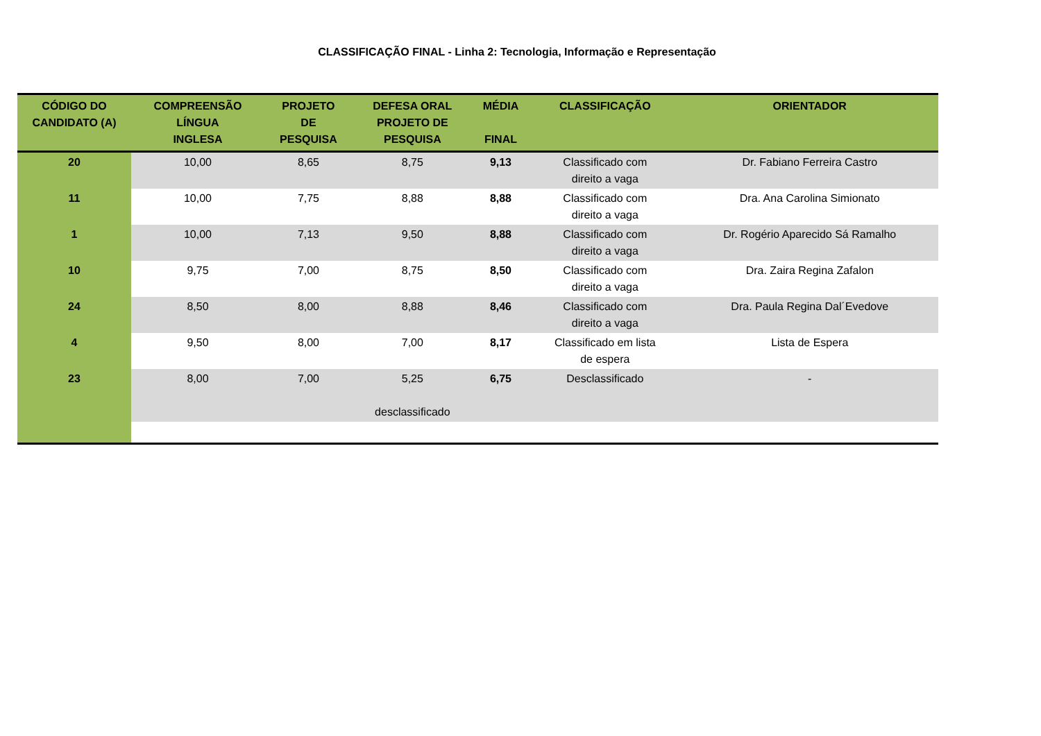CLASSIFICAÇÃO FINAL - Linha 2: Tecnologia, Informação e Representação
| CÓDIGO DO CANDIDATO (A) | COMPREENSÃO LÍNGUA INGLESA | PROJETO DE PESQUISA | DEFESA ORAL PROJETO DE PESQUISA | MÉDIA FINAL | CLASSIFICAÇÃO | ORIENTADOR |
| --- | --- | --- | --- | --- | --- | --- |
| 20 | 10,00 | 8,65 | 8,75 | 9,13 | Classificado com direito a vaga | Dr. Fabiano Ferreira Castro |
| 11 | 10,00 | 7,75 | 8,88 | 8,88 | Classificado com direito a vaga | Dra. Ana Carolina Simionato |
| 1 | 10,00 | 7,13 | 9,50 | 8,88 | Classificado com direito a vaga | Dr. Rogério Aparecido Sá Ramalho |
| 10 | 9,75 | 7,00 | 8,75 | 8,50 | Classificado com direito a vaga | Dra. Zaira Regina Zafalon |
| 24 | 8,50 | 8,00 | 8,88 | 8,46 | Classificado com direito a vaga | Dra. Paula Regina Dal´Evedove |
| 4 | 9,50 | 8,00 | 7,00 | 8,17 | Classificado em lista de espera | Lista de Espera |
| 23 | 8,00 | 7,00 | 5,25 desclassificado | 6,75 | Desclassificado | - |